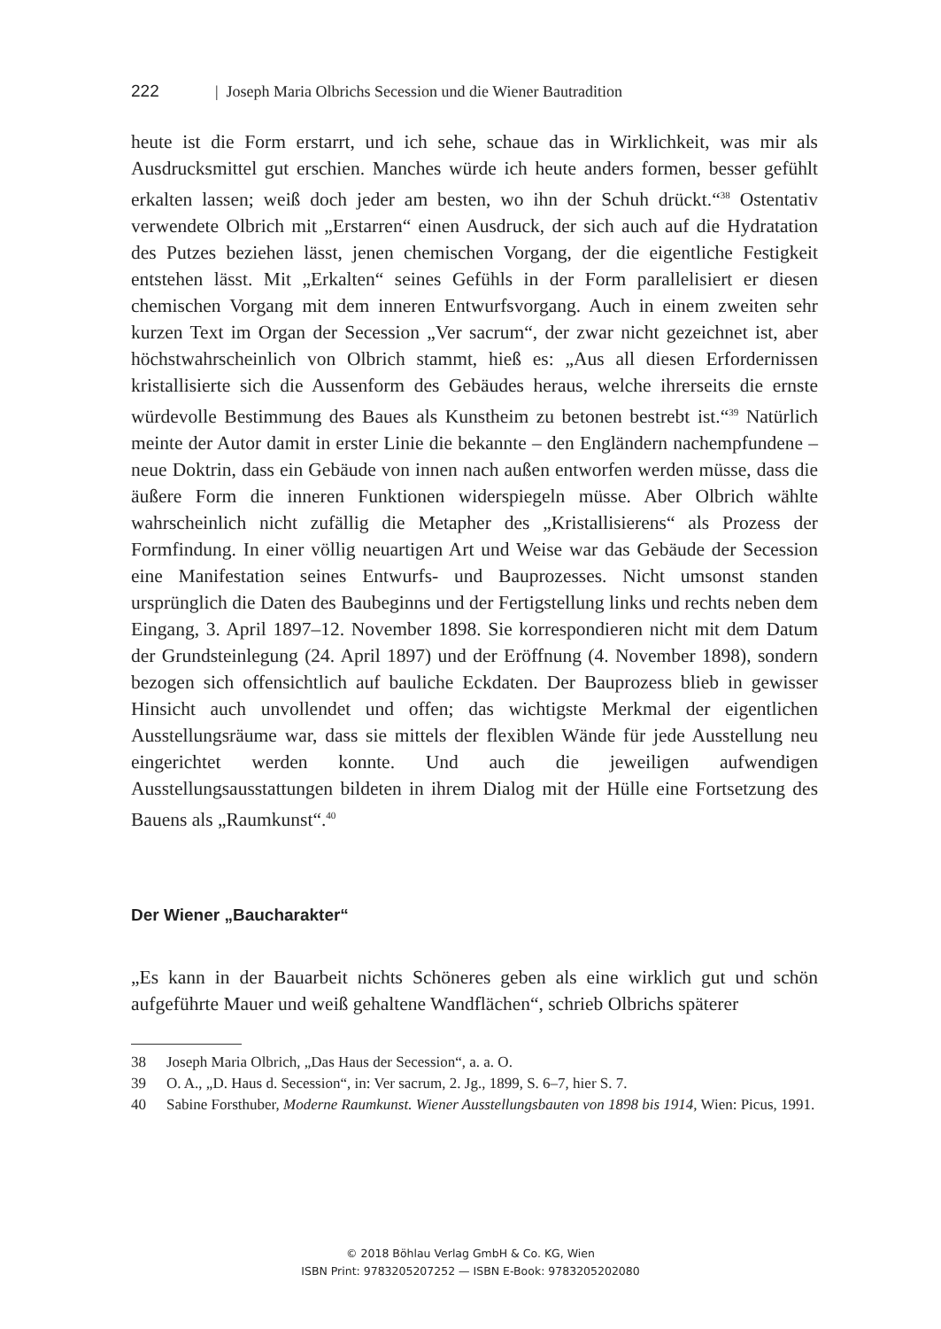222 | Joseph Maria Olbrichs Secession und die Wiener Bautradition
heute ist die Form erstarrt, und ich sehe, schaue das in Wirklichkeit, was mir als Ausdrucksmittel gut erschien. Manches würde ich heute anders formen, besser gefühlt erkalten lassen; weiß doch jeder am besten, wo ihn der Schuh drückt.“<sup>38</sup> Ostentativ verwendete Olbrich mit „Erstarren“ einen Ausdruck, der sich auch auf die Hydratation des Putzes beziehen lässt, jenen chemischen Vorgang, der die eigentliche Festigkeit entstehen lässt. Mit „Erkalten“ seines Gefühls in der Form parallelisiert er diesen chemischen Vorgang mit dem inneren Entwurfsvorgang. Auch in einem zweiten sehr kurzen Text im Organ der Secession „Ver sacrum“, der zwar nicht gezeichnet ist, aber höchstwahrscheinlich von Olbrich stammt, hieß es: „Aus all diesen Erfordernissen kristallisierte sich die Aussenform des Gebäudes heraus, welche ihrerseits die ernste würdevolle Bestimmung des Baues als Kunstheim zu betonen bestrebt ist.“<sup>39</sup> Natürlich meinte der Autor damit in erster Linie die bekannte – den Engländern nachempfundene – neue Doktrin, dass ein Gebäude von innen nach außen entworfen werden müsse, dass die äußere Form die inneren Funktionen widerspiegeln müsse. Aber Olbrich wählte wahrscheinlich nicht zufällig die Metapher des „Kristallisierens“ als Prozess der Formfindung. In einer völlig neuartigen Art und Weise war das Gebäude der Secession eine Manifestation seines Entwurfs- und Bauprozesses. Nicht umsonst standen ursprünglich die Daten des Baubeginns und der Fertigstellung links und rechts neben dem Eingang, 3. April 1897–12. November 1898. Sie korrespondieren nicht mit dem Datum der Grundsteinlegung (24. April 1897) und der Eröffnung (4. November 1898), sondern bezogen sich offensichtlich auf bauliche Eckdaten. Der Bauprozess blieb in gewisser Hinsicht auch unvollendet und offen; das wichtigste Merkmal der eigentlichen Ausstellungsräume war, dass sie mittels der flexiblen Wände für jede Ausstellung neu eingerichtet werden konnte. Und auch die jeweiligen aufwendigen Ausstellungsausstattungen bildeten in ihrem Dialog mit der Hülle eine Fortsetzung des Bauens als „Raumkunst“.<sup>40</sup>
Der Wiener „Baucharakter“
„Es kann in der Bauarbeit nichts Schöneres geben als eine wirklich gut und schön aufgeführte Mauer und weiß gehaltene Wandflächen“, schrieb Olbrichs späterer
38 Joseph Maria Olbrich, „Das Haus der Secession“, a. a. O.
39 O. A., „D. Haus d. Secession“, in: Ver sacrum, 2. Jg., 1899, S. 6–7, hier S. 7.
40 Sabine Forsthuber, Moderne Raumkunst. Wiener Ausstellungsbauten von 1898 bis 1914, Wien: Picus, 1991.
© 2018 Böhlau Verlag GmbH & Co. KG, Wien
ISBN Print: 9783205207252 — ISBN E-Book: 9783205202080